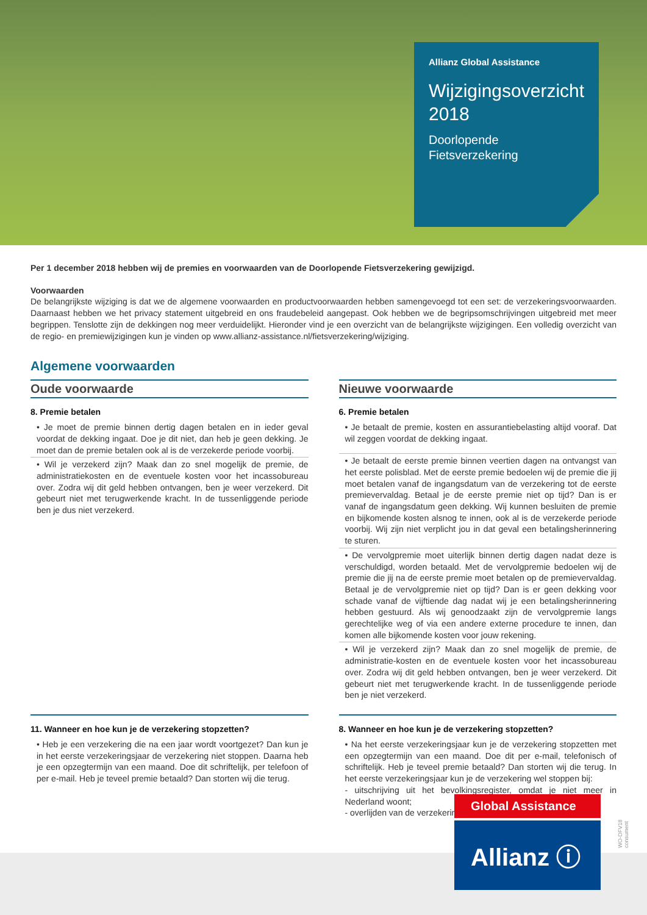Allianz Global Assistance
Wijzigingsoverzicht 2018
Doorlopende Fietsverzekering
Per 1 december 2018 hebben wij de premies en voorwaarden van de Doorlopende Fietsverzekering gewijzigd.
Voorwaarden
De belangrijkste wijziging is dat we de algemene voorwaarden en productvoorwaarden hebben samengevoegd tot een set: de verzekeringsvoorwaarden. Daarnaast hebben we het privacy statement uitgebreid en ons fraudebeleid aangepast. Ook hebben we de begripsomschrijvingen uitgebreid met meer begrippen. Tenslotte zijn de dekkingen nog meer verduidelijkt. Hieronder vind je een overzicht van de belangrijkste wijzigingen. Een volledig overzicht van de regio- en premiewijzigingen kun je vinden op www.allianz-assistance.nl/fietsverzekering/wijziging.
Algemene voorwaarden
Oude voorwaarde
8. Premie betalen
• Je moet de premie binnen dertig dagen betalen en in ieder geval voordat de dekking ingaat. Doe je dit niet, dan heb je geen dekking. Je moet dan de premie betalen ook al is de verzekerde periode voorbij.
• Wil je verzekerd zijn? Maak dan zo snel mogelijk de premie, de administratiekosten en de eventuele kosten voor het incassobureau over. Zodra wij dit geld hebben ontvangen, ben je weer verzekerd. Dit gebeurt niet met terugwerkende kracht. In de tussenliggende periode ben je dus niet verzekerd.
Nieuwe voorwaarde
6. Premie betalen
• Je betaalt de premie, kosten en assurantiebelasting altijd vooraf. Dat wil zeggen voordat de dekking ingaat.
• Je betaalt de eerste premie binnen veertien dagen na ontvangst van het eerste polisblad. Met de eerste premie bedoelen wij de premie die jij moet betalen vanaf de ingangsdatum van de verzekering tot de eerste premievervaldag. Betaal je de eerste premie niet op tijd? Dan is er vanaf de ingangsdatum geen dekking. Wij kunnen besluiten de premie en bijkomende kosten alsnog te innen, ook al is de verzekerde periode voorbij. Wij zijn niet verplicht jou in dat geval een betalingsherinnering te sturen.
• De vervolgpremie moet uiterlijk binnen dertig dagen nadat deze is verschuldigd, worden betaald. Met de vervolgpremie bedoelen wij de premie die jij na de eerste premie moet betalen op de premievervaldag. Betaal je de vervolgpremie niet op tijd? Dan is er geen dekking voor schade vanaf de vijftiende dag nadat wij je een betalingsherinnering hebben gestuurd. Als wij genoodzaakt zijn de vervolgpremie langs gerechtelijke weg of via een andere externe procedure te innen, dan komen alle bijkomende kosten voor jouw rekening.
• Wil je verzekerd zijn? Maak dan zo snel mogelijk de premie, de administratie-kosten en de eventuele kosten voor het incassobureau over. Zodra wij dit geld hebben ontvangen, ben je weer verzekerd. Dit gebeurt niet met terugwerkende kracht. In de tussenliggende periode ben je niet verzekerd.
11. Wanneer en hoe kun je de verzekering stopzetten?
• Heb je een verzekering die na een jaar wordt voortgezet? Dan kun je in het eerste verzekeringsjaar de verzekering niet stoppen. Daarna heb je een opzegtermijn van een maand. Doe dit schriftelijk, per telefoon of per e-mail. Heb je teveel premie betaald? Dan storten wij die terug.
8. Wanneer en hoe kun je de verzekering stopzetten?
• Na het eerste verzekeringsjaar kun je de verzekering stopzetten met een opzegtermijn van een maand. Doe dit per e-mail, telefonisch of schriftelijk. Heb je teveel premie betaald? Dan storten wij die terug. In het eerste verzekeringsjaar kun je de verzekering wel stoppen bij:
- uitschrijving uit het bevolkingsregister, omdat je niet meer in Nederland woont;
- overlijden van de verzekeringnemer.
Global Assistance
Allianz ⓘ
WO-DFV18 consument